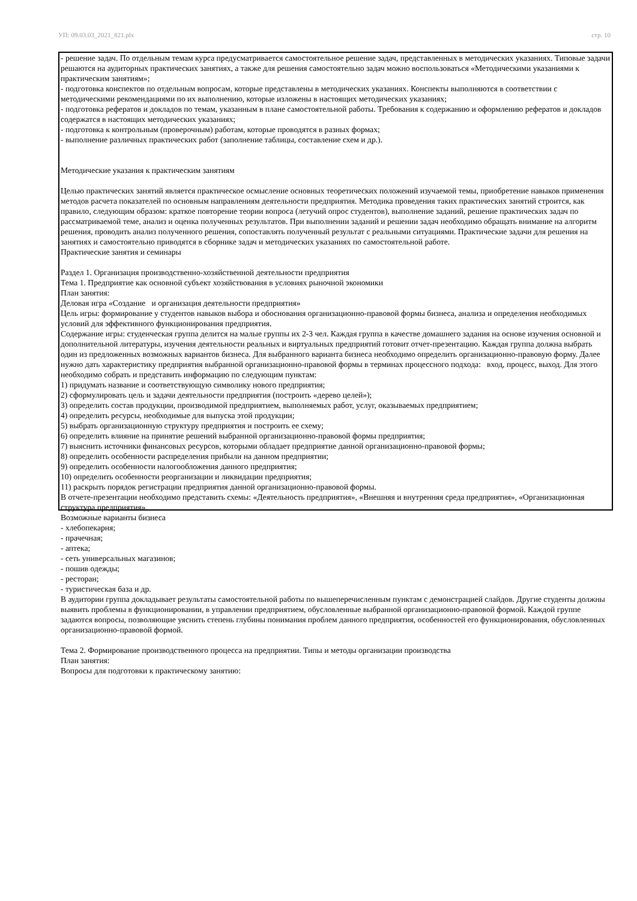УП: 09.03.03_2021_821.plx стр. 10
- решение задач. По отдельным темам курса предусматривается самостоятельное решение задач, представленных в методических указаниях. Типовые задачи решаются на аудиторных практических занятиях, а также для решения самостоятельно задач можно воспользоваться «Методическими указаниями к практическим занятиям»;
- подготовка конспектов по отдельным вопросам, которые представлены в методических указаниях. Конспекты выполняются в соответствии с методическими рекомендациями по их выполнению, которые изложены в настоящих методических указаниях;
- подготовка рефератов и докладов по темам, указанным в плане самостоятельной работы. Требования к содержанию и оформлению рефератов и докладов содержатся в настоящих методических указаниях;
- подготовка к контрольным (проверочным) работам, которые проводятся в разных формах;
- выполнение различных практических работ (заполнение таблицы, составление схем и др.).
Методические указания к практическим занятиям
Целью практических занятий является практическое осмысление основных теоретических положений изучаемой темы, приобретение навыков применения методов расчета показателей по основным направлениям деятельности предприятия. Методика проведения таких практических занятий строится, как правило, следующим образом: краткое повторение теории вопроса (летучий опрос студентов), выполнение заданий, решение практических задач по рассматриваемой теме, анализ и оценка полученных результатов. При выполнении заданий и решении задач необходимо обращать внимание на алгоритм решения, проводить анализ полученного решения, сопоставлять полученный результат с реальными ситуациями. Практические задачи для решения на занятиях и самостоятельно приводятся в сборнике задач и методических указаниях по самостоятельной работе.
Практические занятия и семинары
Раздел 1. Организация производственно-хозяйственной деятельности предприятия
Тема 1. Предприятие как основной субъект хозяйствования в условиях рыночной экономики
План занятия:
Деловая игра «Создание и организация деятельности предприятия»
Цель игры: формирование у студентов навыков выбора и обоснования организационно-правовой формы бизнеса, анализа и определения необходимых условий для эффективного функционирования предприятия.
Содержание игры: студенческая группа делится на малые группы их 2-3 чел. Каждая группа в качестве домашнего задания на основе изучения основной и дополнительной литературы, изучения деятельности реальных и виртуальных предприятий готовит отчет-презентацию. Каждая группа должна выбрать один из предложенных возможных вариантов бизнеса. Для выбранного варианта бизнеса необходимо определить организационно-правовую форму. Далее нужно дать характеристику предприятия выбранной организационно-правовой формы в терминах процессного подхода: вход, процесс, выход. Для этого необходимо собрать и представить информацию по следующим пунктам:
1) придумать название и соответствующую символику нового предприятия;
2) сформулировать цель и задачи деятельности предприятия (построить «дерево целей»);
3) определить состав продукции, производимой предприятием, выполняемых работ, услуг, оказываемых предприятием;
4) определить ресурсы, необходимые для выпуска этой продукции;
5) выбрать организационную структуру предприятия и построить ее схему;
6) определить влияние на принятие решений выбранной организационно-правовой формы предприятия;
7) выяснить источники финансовых ресурсов, которыми обладает предприятие данной организационно-правовой формы;
8) определить особенности распределения прибыли на данном предприятии;
9) определить особенности налогообложения данного предприятия;
10) определить особенности реорганизации и ликвидации предприятия;
11) раскрыть порядок регистрации предприятия данной организационно-правовой формы.
В отчете-презентации необходимо представить схемы: «Деятельность предприятия», «Внешняя и внутренняя среда предприятия», «Организационная структура предприятия».
Возможные варианты бизнеса
- хлебопекарня;
- прачечная;
- аптека;
- сеть универсальных магазинов;
- пошив одежды;
- ресторан;
- туристическая база и др.
В аудитории группа докладывает результаты самостоятельной работы по вышеперечисленным пунктам с демонстрацией слайдов. Другие студенты должны выявить проблемы в функционировании, в управлении предприятием, обусловленные выбранной организационно-правовой формой. Каждой группе задаются вопросы, позволяющие уяснить степень глубины понимания проблем данного предприятия, особенностей его функционирования, обусловленных организационно-правовой формой.
Тема 2. Формирование производственного процесса на предприятии. Типы и методы организации производства
План занятия:
Вопросы для подготовки к практическому занятию: